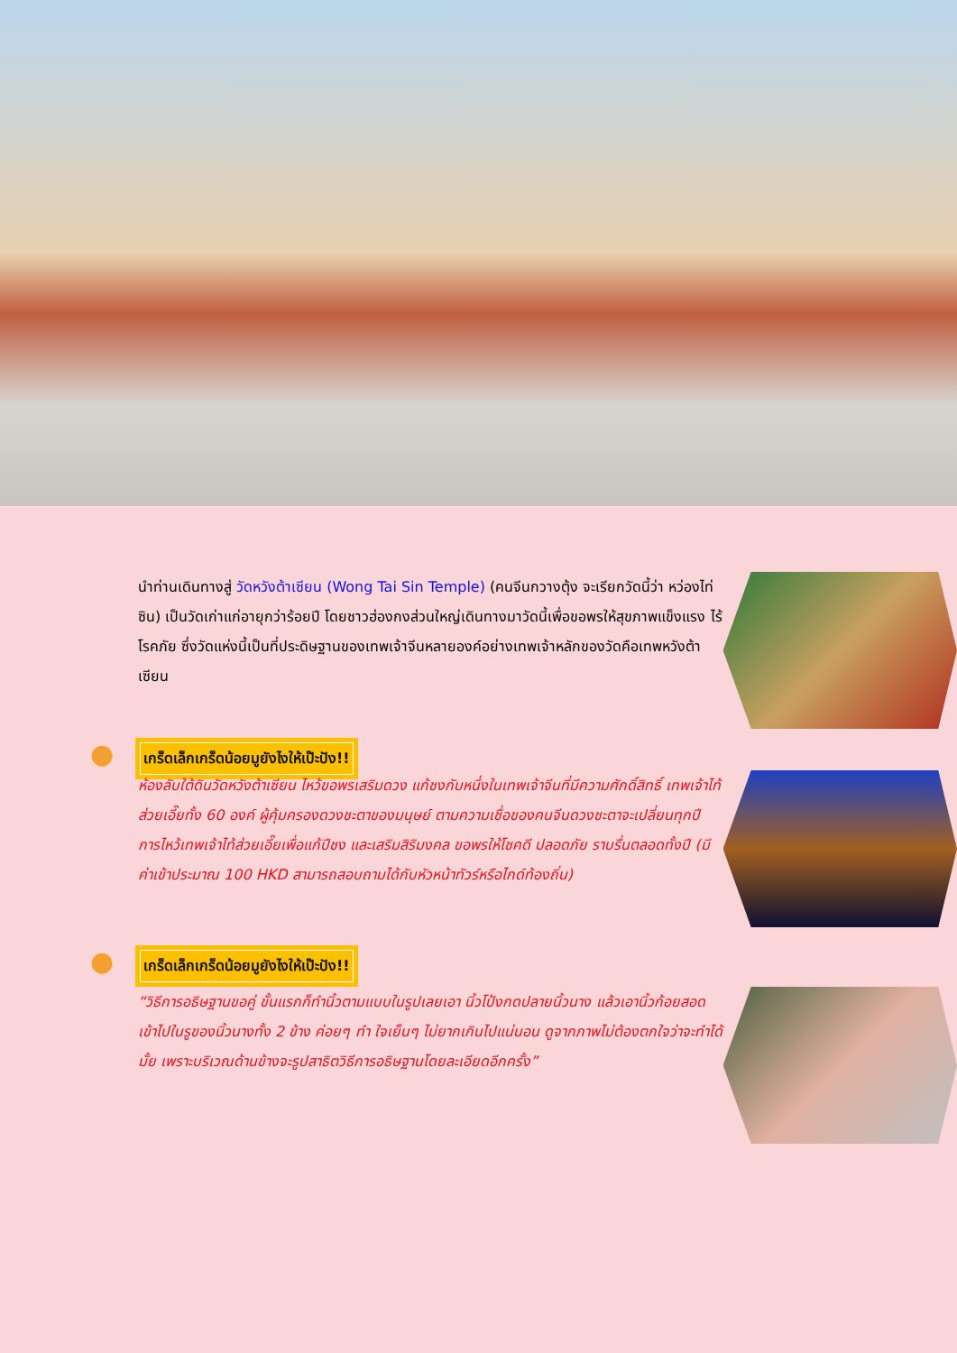นำท่านเดินทางสู่ วัดหวังต้าเซียน (Wong Tai Sin Temple) (คนจีนกวางตุ้ง จะเรียกวัดนี้ว่า หว่องไท่ซิน) เป็นวัดเก่าแก่อายุกว่าร้อยปี โดยชาวฮ่องกงส่วนใหญ่เดินทางมาวัดนี้เพื่อขอพรให้สุขภาพแข็งแรง ไร้โรคภัย ซึ่งวัดแห่งนี้เป็นที่ประดิษฐานของเทพเจ้าจีนหลายองค์อย่างเทพเจ้าหลักของวัดคือเทพหวังต้าเซียน
●
เกร็ดเล็กเกร็ดน้อยมูยังไงให้เป๊ะปัง!!
ห้องลับใต้ดินวัดหวังต้าเซียน ไหว้ขอพรเสริมดวง แก้ชงกับหนึ่งในเทพเจ้าจีนที่มีความศักดิ์สิทธิ์ เทพเจ้าไท้ส่วยเอี๊ยทั้ง 60 องค์ ผู้คุ้มครองดวงชะตาของมนุษย์ ตามความเชื่อของคนจีนดวงชะตาจะเปลี่ยนทุกปี การไหว้เทพเจ้าไท้ส่วยเอี๊ยเพื่อแก้ปีชง และเสริมสิริมงคล ขอพรให้โชคดี ปลอดภัย ราบรื่นตลอดทั้งปี (มีค่าเข้าประมาณ 100 HKD สามารถสอบถามได้กับหัวหน้าทัวร์หรือไกด์ท้องถิ่น)
●
เกร็ดเล็กเกร็ดน้อยมูยังไงให้เป๊ะปัง!!
“วิธีการอธิษฐานขอคู่ ขั้นแรกก็ทำนิ้วตามแบบในรูปเลยเอา นิ้วโป้งกดปลายนิ้วนาง แล้วเอานิ้วก้อยสอดเข้าไปในรูของนิ้วนางทั้ง 2 ข้าง ค่อยๆ ทำ ใจเย็นๆ ไม่ยากเกินไปแน่นอน ดูจากภาพไม่ต้องตกใจว่าจะทำได้มั้ย เพราะบริเวณด้านข้างจะรูปสาธิตวิธีการอธิษฐานโดยละเอียดอีกครั้ง”